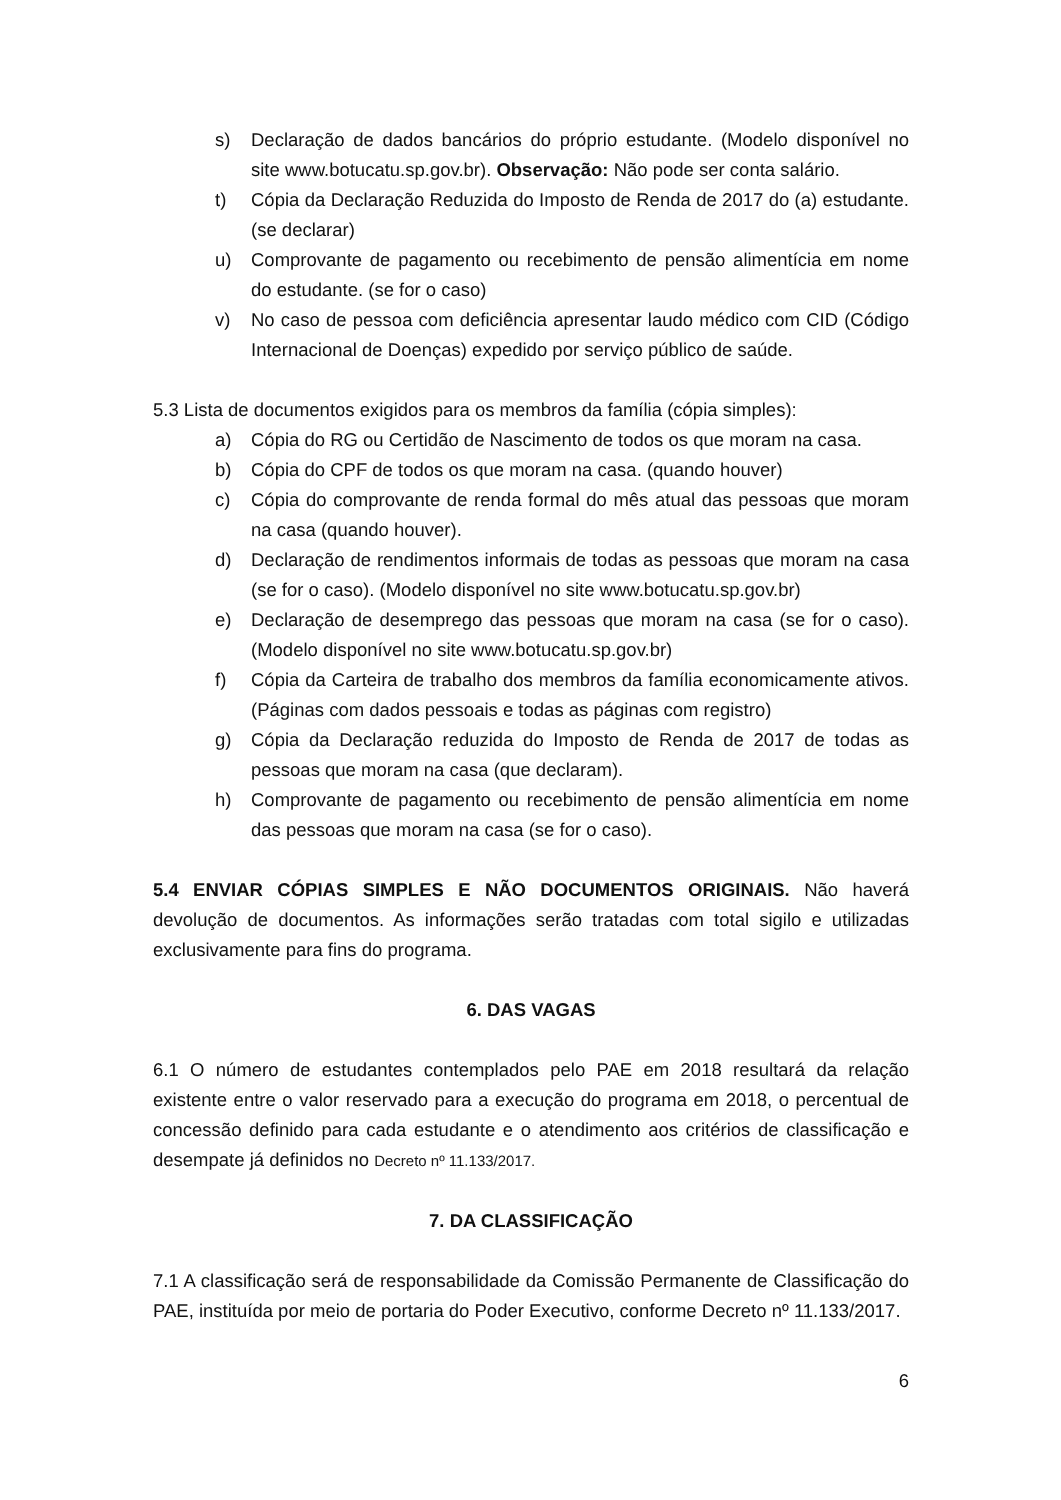s) Declaração de dados bancários do próprio estudante. (Modelo disponível no site www.botucatu.sp.gov.br). Observação: Não pode ser conta salário.
t) Cópia da Declaração Reduzida do Imposto de Renda de 2017 do (a) estudante. (se declarar)
u) Comprovante de pagamento ou recebimento de pensão alimentícia em nome do estudante. (se for o caso)
v) No caso de pessoa com deficiência apresentar laudo médico com CID (Código Internacional de Doenças) expedido por serviço público de saúde.
5.3 Lista de documentos exigidos para os membros da família (cópia simples):
a) Cópia do RG ou Certidão de Nascimento de todos os que moram na casa.
b) Cópia do CPF de todos os que moram na casa. (quando houver)
c) Cópia do comprovante de renda formal do mês atual das pessoas que moram na casa (quando houver).
d) Declaração de rendimentos informais de todas as pessoas que moram na casa (se for o caso). (Modelo disponível no site www.botucatu.sp.gov.br)
e) Declaração de desemprego das pessoas que moram na casa (se for o caso). (Modelo disponível no site www.botucatu.sp.gov.br)
f) Cópia da Carteira de trabalho dos membros da família economicamente ativos. (Páginas com dados pessoais e todas as páginas com registro)
g) Cópia da Declaração reduzida do Imposto de Renda de 2017 de todas as pessoas que moram na casa (que declaram).
h) Comprovante de pagamento ou recebimento de pensão alimentícia em nome das pessoas que moram na casa (se for o caso).
5.4 ENVIAR CÓPIAS SIMPLES E NÃO DOCUMENTOS ORIGINAIS. Não haverá devolução de documentos. As informações serão tratadas com total sigilo e utilizadas exclusivamente para fins do programa.
6. DAS VAGAS
6.1 O número de estudantes contemplados pelo PAE em 2018 resultará da relação existente entre o valor reservado para a execução do programa em 2018, o percentual de concessão definido para cada estudante e o atendimento aos critérios de classificação e desempate já definidos no Decreto nº 11.133/2017.
7. DA CLASSIFICAÇÃO
7.1 A classificação será de responsabilidade da Comissão Permanente de Classificação do PAE, instituída por meio de portaria do Poder Executivo, conforme Decreto nº 11.133/2017.
6